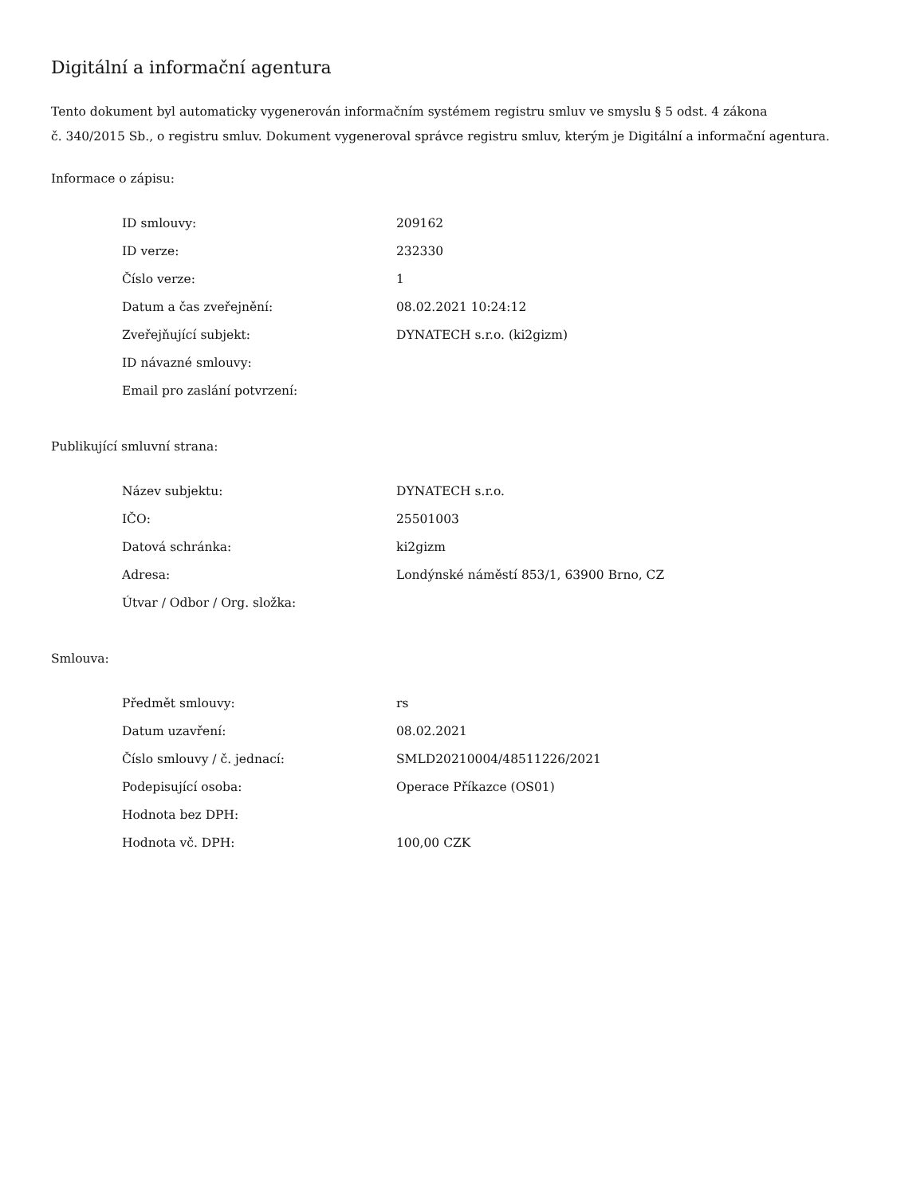Digitální a informační agentura
Tento dokument byl automaticky vygenerován informačním systémem registru smluv ve smyslu § 5 odst. 4 zákona
č. 340/2015 Sb., o registru smluv. Dokument vygeneroval správce registru smluv, kterým je Digitální a informační agentura.
Informace o zápisu:
| ID smlouvy: | 209162 |
| ID verze: | 232330 |
| Číslo verze: | 1 |
| Datum a čas zveřejnění: | 08.02.2021 10:24:12 |
| Zveřejňující subjekt: | DYNATECH s.r.o. (ki2gizm) |
| ID návazné smlouvy: | |
| Email pro zaslání potvrzení: | |
Publikující smluvní strana:
| Název subjektu: | DYNATECH s.r.o. |
| IČO: | 25501003 |
| Datová schránka: | ki2gizm |
| Adresa: | Londýnské náměstí 853/1, 63900 Brno, CZ |
| Útvar / Odbor / Org. složka: | |
Smlouva:
| Předmět smlouvy: | rs |
| Datum uzavření: | 08.02.2021 |
| Číslo smlouvy / č. jednací: | SMLD20210004/48511226/2021 |
| Podepisující osoba: | Operace Příkazce (OS01) |
| Hodnota bez DPH: | |
| Hodnota vč. DPH: | 100,00 CZK |